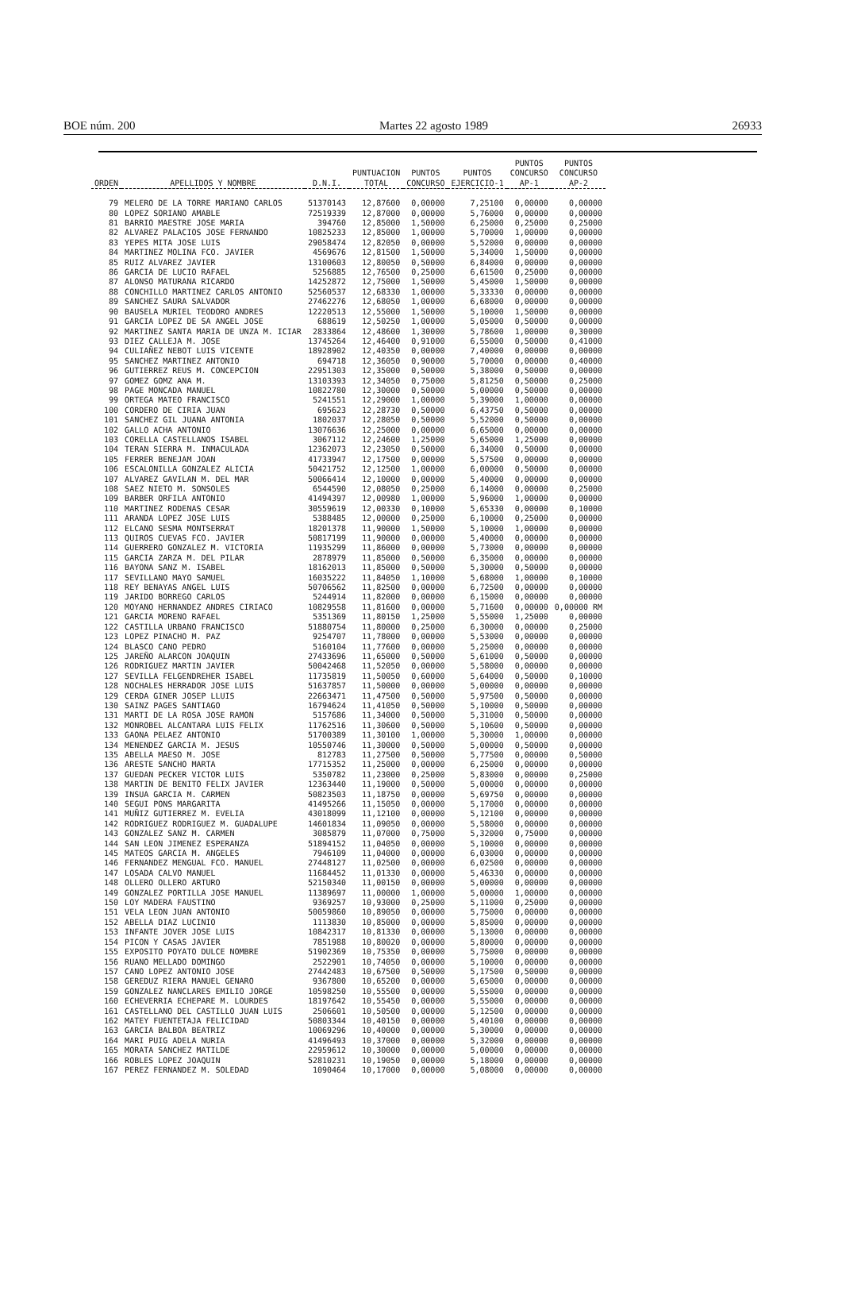BOE núm. 200 Martes 22 agosto 1989 26933
| ORDEN | APELLIDOS Y NOMBRE | D.N.I. | PUNTUACION TOTAL | PUNTOS CONCURSO | PUNTOS EJERCICIO-1 | PUNTOS CONCURSO AP-1 | PUNTOS CONCURSO AP-2 |
| --- | --- | --- | --- | --- | --- | --- | --- |
| 79 | MELERO DE LA TORRE MARIANO CARLOS | 51370143 | 12,87600 | 0,00000 | 7,25100 | 0,00000 | 0,00000 |
| 80 | LOPEZ SORIANO AMABLE | 72519339 | 12,87000 | 0,00000 | 5,76000 | 0,00000 | 0,00000 |
| 81 | BARRIO MAESTRE JOSE MARIA | 394760 | 12,85000 | 1,50000 | 6,25000 | 0,25000 | 0,25000 |
| 82 | ALVAREZ PALACIOS JOSE FERNANDO | 10825233 | 12,85000 | 1,00000 | 5,70000 | 1,00000 | 0,00000 |
| 83 | YEPES MITA JOSE LUIS | 29058474 | 12,82050 | 0,00000 | 5,52000 | 0,00000 | 0,00000 |
| 84 | MARTINEZ MOLINA FCO. JAVIER | 4569676 | 12,81500 | 1,50000 | 5,34000 | 1,50000 | 0,00000 |
| 85 | RUIZ ALVAREZ JAVIER | 13100603 | 12,80050 | 0,50000 | 6,84000 | 0,00000 | 0,00000 |
| 86 | GARCIA DE LUCIO RAFAEL | 5256885 | 12,76500 | 0,25000 | 6,61500 | 0,25000 | 0,00000 |
| 87 | ALONSO MATURANA RICARDO | 14252872 | 12,75000 | 1,50000 | 5,45000 | 1,50000 | 0,00000 |
| 88 | CONCHILLO MARTINEZ CARLOS ANTONIO | 52560537 | 12,68330 | 1,00000 | 5,33330 | 0,00000 | 0,00000 |
| 89 | SANCHEZ SAURA SALVADOR | 27462276 | 12,68050 | 1,00000 | 6,68000 | 0,00000 | 0,00000 |
| 90 | BAUSELA MURIEL TEODORO ANDRES | 12220513 | 12,55000 | 1,50000 | 5,10000 | 1,50000 | 0,00000 |
| 91 | GARCIA LOPEZ DE SA ANGEL JOSE | 688619 | 12,50250 | 1,00000 | 5,05000 | 0,50000 | 0,00000 |
| 92 | MARTINEZ SANTA MARIA DE UNZA M. ICIAR | 2833864 | 12,48600 | 1,30000 | 5,78600 | 1,00000 | 0,30000 |
| 93 | DIEZ CALLEJA M. JOSE | 13745264 | 12,46400 | 0,91000 | 6,55000 | 0,50000 | 0,41000 |
| 94 | CULIAÑEZ NEBOT LUIS VICENTE | 18928902 | 12,40350 | 0,00000 | 7,40000 | 0,00000 | 0,00000 |
| 95 | SANCHEZ MARTINEZ ANTONIO | 694718 | 12,36050 | 0,90000 | 5,70000 | 0,00000 | 0,40000 |
| 96 | GUTIERREZ REUS M. CONCEPCION | 22951303 | 12,35000 | 0,50000 | 5,38000 | 0,50000 | 0,00000 |
| 97 | GOMEZ GOMZ ANA M. | 13103393 | 12,34050 | 0,75000 | 5,81250 | 0,50000 | 0,25000 |
| 98 | PAGE MONCADA MANUEL | 10822780 | 12,30000 | 0,50000 | 5,00000 | 0,50000 | 0,00000 |
| 99 | ORTEGA MATEO FRANCISCO | 5241551 | 12,29000 | 1,00000 | 5,39000 | 1,00000 | 0,00000 |
| 100 | CORDERO DE CIRIA JUAN | 695623 | 12,28730 | 0,50000 | 6,43750 | 0,50000 | 0,00000 |
| 101 | SANCHEZ GIL JUANA ANTONIA | 1802037 | 12,28050 | 0,50000 | 5,52000 | 0,50000 | 0,00000 |
| 102 | GALLO ACHA ANTONIO | 13076636 | 12,25000 | 0,00000 | 6,65000 | 0,00000 | 0,00000 |
| 103 | CORELLA CASTELLANOS ISABEL | 3067112 | 12,24600 | 1,25000 | 5,65000 | 1,25000 | 0,00000 |
| 104 | TERAN SIERRA M. INMACULADA | 12362073 | 12,23050 | 0,50000 | 6,34000 | 0,50000 | 0,00000 |
| 105 | FERRER BENEJAM JOAN | 41733947 | 12,17500 | 0,00000 | 5,57500 | 0,00000 | 0,00000 |
| 106 | ESCALONILLA GONZALEZ ALICIA | 50421752 | 12,12500 | 1,00000 | 6,00000 | 0,50000 | 0,00000 |
| 107 | ALVAREZ GAVILAN M. DEL MAR | 50066414 | 12,10000 | 0,00000 | 5,40000 | 0,00000 | 0,00000 |
| 108 | SAEZ NIETO M. SONSOLES | 6544590 | 12,08050 | 0,25000 | 6,14000 | 0,00000 | 0,25000 |
| 109 | BARBER ORFILA ANTONIO | 41494397 | 12,00980 | 1,00000 | 5,96000 | 1,00000 | 0,00000 |
| 110 | MARTINEZ RODENAS CESAR | 30559619 | 12,00330 | 0,10000 | 5,65330 | 0,00000 | 0,10000 |
| 111 | ARANDA LOPEZ JOSE LUIS | 5388485 | 12,00000 | 0,25000 | 6,10000 | 0,25000 | 0,00000 |
| 112 | ELCANO SESMA MONTSERRAT | 18201378 | 11,90000 | 1,50000 | 5,10000 | 1,00000 | 0,00000 |
| 113 | QUIROS CUEVAS FCO. JAVIER | 50817199 | 11,90000 | 0,00000 | 5,40000 | 0,00000 | 0,00000 |
| 114 | GUERRERO GONZALEZ M. VICTORIA | 11935299 | 11,86000 | 0,00000 | 5,73000 | 0,00000 | 0,00000 |
| 115 | GARCIA ZARZA M. DEL PILAR | 2878979 | 11,85000 | 0,50000 | 6,35000 | 0,00000 | 0,00000 |
| 116 | BAYONA SANZ M. ISABEL | 18162013 | 11,85000 | 0,50000 | 5,30000 | 0,50000 | 0,00000 |
| 117 | SEVILLANO MAYO SAMUEL | 16035222 | 11,84050 | 1,10000 | 5,68000 | 1,00000 | 0,10000 |
| 118 | REY BENAYAS ANGEL LUIS | 50706562 | 11,82500 | 0,00000 | 6,72500 | 0,00000 | 0,00000 |
| 119 | JARIDO BORREGO CARLOS | 5244914 | 11,82000 | 0,00000 | 6,15000 | 0,00000 | 0,00000 |
| 120 | MOYANO HERNANDEZ ANDRES CIRIACO | 10829558 | 11,81600 | 0,00000 | 5,71600 | 0,00000 | 0,00000 RM |
| 121 | GARCIA MORENO RAFAEL | 5351369 | 11,80150 | 1,25000 | 5,55000 | 1,25000 | 0,00000 |
| 122 | CASTILLA URBANO FRANCISCO | 51880754 | 11,80000 | 0,25000 | 6,30000 | 0,00000 | 0,25000 |
| 123 | LOPEZ PINACHO M. PAZ | 9254707 | 11,78000 | 0,00000 | 5,53000 | 0,00000 | 0,00000 |
| 124 | BLASCO CANO PEDRO | 5160104 | 11,77600 | 0,00000 | 5,25000 | 0,00000 | 0,00000 |
| 125 | JAREÑO ALARCON JOAQUIN | 27433696 | 11,65000 | 0,50000 | 5,61000 | 0,50000 | 0,00000 |
| 126 | RODRIGUEZ MARTIN JAVIER | 50042468 | 11,52050 | 0,00000 | 5,58000 | 0,00000 | 0,00000 |
| 127 | SEVILLA FELGENDREHER ISABEL | 11735819 | 11,50050 | 0,60000 | 5,64000 | 0,50000 | 0,10000 |
| 128 | NOCHALES HERRADOR JOSE LUIS | 51637857 | 11,50000 | 0,00000 | 5,00000 | 0,00000 | 0,00000 |
| 129 | CERDA GINER JOSEP LLUIS | 22663471 | 11,47500 | 0,50000 | 5,97500 | 0,50000 | 0,00000 |
| 130 | SAINZ PAGES SANTIAGO | 16794624 | 11,41050 | 0,50000 | 5,10000 | 0,50000 | 0,00000 |
| 131 | MARTI DE LA ROSA JOSE RAMON | 5157686 | 11,34000 | 0,50000 | 5,31000 | 0,50000 | 0,00000 |
| 132 | MONROBEL ALCANTARA LUIS FELIX | 11762516 | 11,30600 | 0,50000 | 5,10600 | 0,50000 | 0,00000 |
| 133 | GAONA PELAEZ ANTONIO | 51700389 | 11,30100 | 1,00000 | 5,30000 | 1,00000 | 0,00000 |
| 134 | MENENDEZ GARCIA M. JESUS | 10550746 | 11,30000 | 0,50000 | 5,00000 | 0,50000 | 0,00000 |
| 135 | ABELLA MAESO M. JOSE | 812783 | 11,27500 | 0,50000 | 5,77500 | 0,00000 | 0,50000 |
| 136 | ARESTE SANCHO MARTA | 17715352 | 11,25000 | 0,00000 | 6,25000 | 0,00000 | 0,00000 |
| 137 | GUEDAN PECKER VICTOR LUIS | 5350782 | 11,23000 | 0,25000 | 5,83000 | 0,00000 | 0,25000 |
| 138 | MARTIN DE BENITO FELIX JAVIER | 12363440 | 11,19000 | 0,50000 | 5,00000 | 0,00000 | 0,00000 |
| 139 | INSUA GARCIA M. CARMEN | 50823503 | 11,18750 | 0,00000 | 5,69750 | 0,00000 | 0,00000 |
| 140 | SEGUI PONS MARGARITA | 41495266 | 11,15050 | 0,00000 | 5,17000 | 0,00000 | 0,00000 |
| 141 | MUÑIZ GUTIERREZ M. EVELIA | 43018099 | 11,12100 | 0,00000 | 5,12100 | 0,00000 | 0,00000 |
| 142 | RODRIGUEZ RODRIGUEZ M. GUADALUPE | 14601834 | 11,09050 | 0,00000 | 5,58000 | 0,00000 | 0,00000 |
| 143 | GONZALEZ SANZ M. CARMEN | 3085879 | 11,07000 | 0,75000 | 5,32000 | 0,75000 | 0,00000 |
| 144 | SAN LEON JIMENEZ ESPERANZA | 51894152 | 11,04050 | 0,00000 | 5,10000 | 0,00000 | 0,00000 |
| 145 | MATEOS GARCIA M. ANGELES | 7946109 | 11,04000 | 0,00000 | 6,03000 | 0,00000 | 0,00000 |
| 146 | FERNANDEZ MENGUAL FCO. MANUEL | 27448127 | 11,02500 | 0,00000 | 6,02500 | 0,00000 | 0,00000 |
| 147 | LOSADA CALVO MANUEL | 11684452 | 11,01330 | 0,00000 | 5,46330 | 0,00000 | 0,00000 |
| 148 | OLLERO OLLERO ARTURO | 52150340 | 11,00150 | 0,00000 | 5,00000 | 0,00000 | 0,00000 |
| 149 | GONZALEZ PORTILLA JOSE MANUEL | 11389697 | 11,00000 | 1,00000 | 5,00000 | 1,00000 | 0,00000 |
| 150 | LOY MADERA FAUSTINO | 9369257 | 10,93000 | 0,25000 | 5,11000 | 0,25000 | 0,00000 |
| 151 | VELA LEON JUAN ANTONIO | 50059860 | 10,89050 | 0,00000 | 5,75000 | 0,00000 | 0,00000 |
| 152 | ABELLA DIAZ LUCINIO | 1113830 | 10,85000 | 0,00000 | 5,85000 | 0,00000 | 0,00000 |
| 153 | INFANTE JOVER JOSE LUIS | 10842317 | 10,81330 | 0,00000 | 5,13000 | 0,00000 | 0,00000 |
| 154 | PICON Y CASAS JAVIER | 7851988 | 10,80020 | 0,00000 | 5,80000 | 0,00000 | 0,00000 |
| 155 | EXPOSITO POYATO DULCE NOMBRE | 51902369 | 10,75350 | 0,00000 | 5,75000 | 0,00000 | 0,00000 |
| 156 | RUANO MELLADO DOMINGO | 2522901 | 10,74050 | 0,00000 | 5,10000 | 0,00000 | 0,00000 |
| 157 | CANO LOPEZ ANTONIO JOSE | 27442483 | 10,67500 | 0,50000 | 5,17500 | 0,50000 | 0,00000 |
| 158 | GEREDUZ RIERA MANUEL GENARO | 9367800 | 10,65200 | 0,00000 | 5,65000 | 0,00000 | 0,00000 |
| 159 | GONZALEZ NANCLARES EMILIO JORGE | 10598250 | 10,55500 | 0,00000 | 5,55000 | 0,00000 | 0,00000 |
| 160 | ECHEVERRIA ECHEPARE M. LOURDES | 18197642 | 10,55450 | 0,00000 | 5,55000 | 0,00000 | 0,00000 |
| 161 | CASTELLANO DEL CASTILLO JUAN LUIS | 2506601 | 10,50500 | 0,00000 | 5,12500 | 0,00000 | 0,00000 |
| 162 | MATEY FUENTETAJA FELICIDAD | 50803344 | 10,40150 | 0,00000 | 5,40100 | 0,00000 | 0,00000 |
| 163 | GARCIA BALBOA BEATRIZ | 10069296 | 10,40000 | 0,00000 | 5,30000 | 0,00000 | 0,00000 |
| 164 | MARI PUIG ADELA NURIA | 41496493 | 10,37000 | 0,00000 | 5,32000 | 0,00000 | 0,00000 |
| 165 | MORATA SANCHEZ MATILDE | 22959612 | 10,30000 | 0,00000 | 5,00000 | 0,00000 | 0,00000 |
| 166 | ROBLES LOPEZ JOAQUIN | 52810231 | 10,19050 | 0,00000 | 5,18000 | 0,00000 | 0,00000 |
| 167 | PEREZ FERNANDEZ M. SOLEDAD | 1090464 | 10,17000 | 0,00000 | 5,08000 | 0,00000 | 0,00000 |